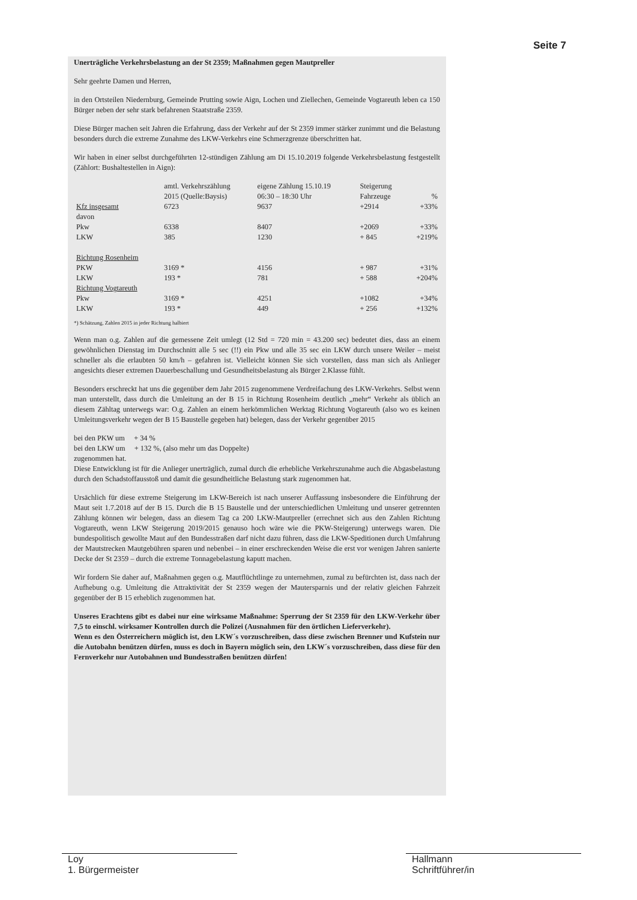Seite 7
Unerträgliche Verkehrsbelastung an der St 2359; Maßnahmen gegen Mautpreller
Sehr geehrte Damen und Herren,
in den Ortsteilen Niedernburg, Gemeinde Prutting sowie Aign, Lochen und Ziellechen, Gemeinde Vogtareuth leben ca 150 Bürger neben der sehr stark befahrenen Staatstraße 2359.
Diese Bürger machen seit Jahren die Erfahrung, dass der Verkehr auf der St 2359 immer stärker zunimmt und die Belastung besonders durch die extreme Zunahme des LKW-Verkehrs eine Schmerzgrenze überschritten hat.
Wir haben in einer selbst durchgeführten 12-stündigen Zählung am Di 15.10.2019 folgende Verkehrsbelastung festgestellt (Zählort: Bushaltestellen in Aign):
| | amtl. Verkehrszählung 2015 (Quelle:Baysis) | eigene Zählung 15.10.19 06:30 – 18:30 Uhr | Steigerung Fahrzeuge | % |
| --- | --- | --- | --- | --- |
| Kfz insgesamt | 6723 | 9637 | +2914 | +33% |
| davon | | | | |
| Pkw | 6338 | 8407 | +2069 | +33% |
| LKW | 385 | 1230 | + 845 | +219% |
| Richtung Rosenheim | | | | |
| PKW | 3169 * | 4156 | + 987 | +31% |
| LKW | 193 * | 781 | + 588 | +204% |
| Richtung Vogtareuth | | | | |
| Pkw | 3169 * | 4251 | +1082 | +34% |
| LKW | 193 * | 449 | + 256 | +132% |
*) Schätzung, Zahlen 2015 in jeder Richtung halbiert
Wenn man o.g. Zahlen auf die gemessene Zeit umlegt (12 Std = 720 min = 43.200 sec) bedeutet dies, dass an einem gewöhnlichen Dienstag im Durchschnitt alle 5 sec (!!) ein Pkw und alle 35 sec ein LKW durch unsere Weiler – meist schneller als die erlaubten 50 km/h – gefahren ist. Vielleicht können Sie sich vorstellen, dass man sich als Anlieger angesichts dieser extremen Dauerbeschallung und Gesundheitsbelastung als Bürger 2.Klasse fühlt.
Besonders erschreckt hat uns die gegenüber dem Jahr 2015 zugenommene Verdreifachung des LKW-Verkehrs. Selbst wenn man unterstellt, dass durch die Umleitung an der B 15 in Richtung Rosenheim deutlich „mehr“ Verkehr als üblich an diesem Zähltag unterwegs war: O.g. Zahlen an einem herkömmlichen Werktag Richtung Vogtareuth (also wo es keinen Umleitungsverkehr wegen der B 15 Baustelle gegeben hat) belegen, dass der Verkehr gegenüber 2015
bei den PKW um + 34 %
bei den LKW um + 132 %, (also mehr um das Doppelte)
zugenommen hat.
Diese Entwicklung ist für die Anlieger unerträglich, zumal durch die erhebliche Verkehrszunahme auch die Abgasbelastung durch den Schadstoffausstoß und damit die gesundheitliche Belastung stark zugenommen hat.
Ursächlich für diese extreme Steigerung im LKW-Bereich ist nach unserer Auffassung insbesondere die Einführung der Maut seit 1.7.2018 auf der B 15. Durch die B 15 Baustelle und der unterschiedlichen Umleitung und unserer getrennten Zählung können wir belegen, dass an diesem Tag ca 200 LKW-Mautpreller (errechnet sich aus den Zahlen Richtung Vogtareuth, wenn LKW Steigerung 2019/2015 genauso hoch wäre wie die PKW-Steigerung) unterwegs waren. Die bundespolitisch gewollte Maut auf den Bundesstraßen darf nicht dazu führen, dass die LKW-Speditionen durch Umfahrung der Mautstrecken Mautgebühren sparen und nebenbei – in einer erschreckenden Weise die erst vor wenigen Jahren sanierte Decke der St 2359 – durch die extreme Tonnagebelastung kaputt machen.
Wir fordern Sie daher auf, Maßnahmen gegen o.g. Mautflüchtlinge zu unternehmen, zumal zu befürchten ist, dass nach der Aufhebung o.g. Umleitung die Attraktivität der St 2359 wegen der Mautersparnis und der relativ gleichen Fahrzeit gegenüber der B 15 erheblich zugenommen hat.
Unseres Erachtens gibt es dabei nur eine wirksame Maßnahme: Sperrung der St 2359 für den LKW-Verkehr über 7,5 to einschl. wirksamer Kontrollen durch die Polizei (Ausnahmen für den örtlichen Lieferverkehr).
Wenn es den Österreichern möglich ist, den LKW´s vorzuschreiben, dass diese zwischen Brenner und Kufstein nur die Autobahn benützen dürfen, muss es doch in Bayern möglich sein, den LKW´s vorzuschreiben, dass diese für den Fernverkehr nur Autobahnen und Bundesstraßen benützen dürfen!
Loy
1. Bürgermeister
Hallmann
Schriftführer/in